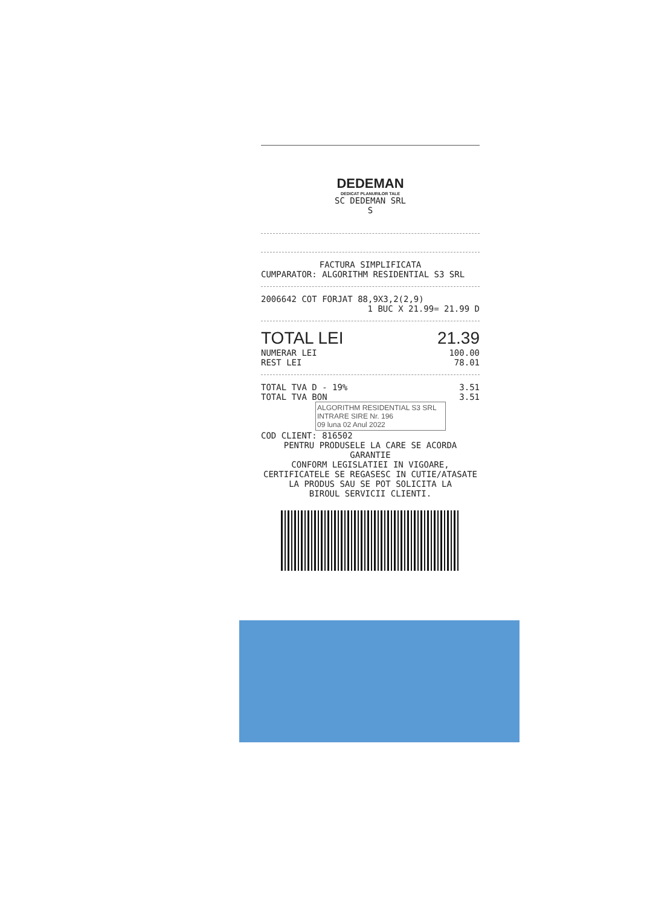DEDEMAN
DEDICAT PLANURILOR TALE
SC DEDEMAN SRL
S
FACTURA SIMPLIFICATA
CUMPARATOR: ALGORITHM RESIDENTIAL S3 SRL
2006642 COT FORJAT 88,9X3,2(2,9)
1 BUC X 21.99= 21.99 D
TOTAL LEI 21.39
NUMERAR LEI 100.00
REST LEI 78.01
TOTAL TVA D - 19% 3.51
TOTAL TVA BON 3.51
ALGORITHM RESIDENTIAL S3 SRL
INTRARE SIRE Nr. 196
09 luna 02 Anul 2022
COD CLIENT: 816502
PENTRU PRODUSELE LA CARE SE ACORDA GARANTIE
CONFORM LEGISLATIEI IN VIGOARE,
CERTIFICATELE SE REGASESC IN CUTIE/ATASATE
LA PRODUS SAU SE POT SOLICITA LA
BIROUL SERVICII CLIENTI.